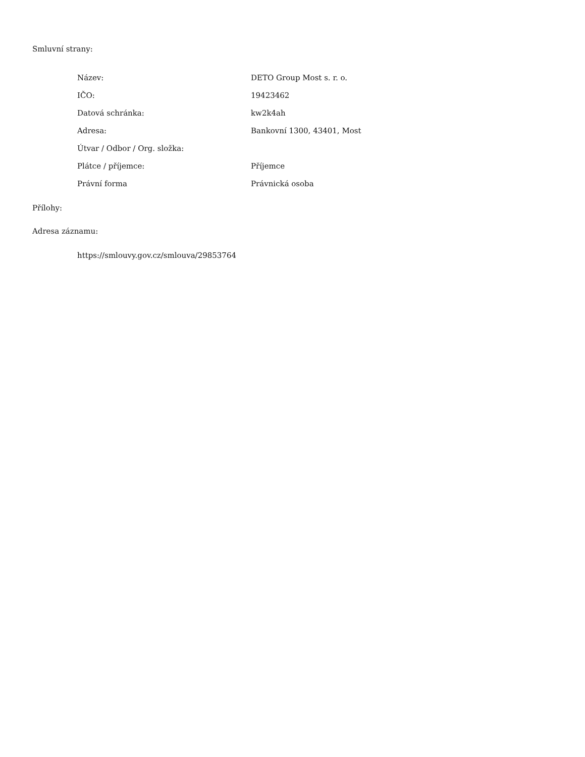Smluvní strany:
| Název: | DETO Group Most s. r. o. |
| IČO: | 19423462 |
| Datová schránka: | kw2k4ah |
| Adresa: | Bankovní 1300, 43401, Most |
| Útvar / Odbor / Org. složka: | |
| Plátce / příjemce: | Příjemce |
| Právní forma | Právnická osoba |
Přílohy:
Adresa záznamu:
https://smlouvy.gov.cz/smlouva/29853764